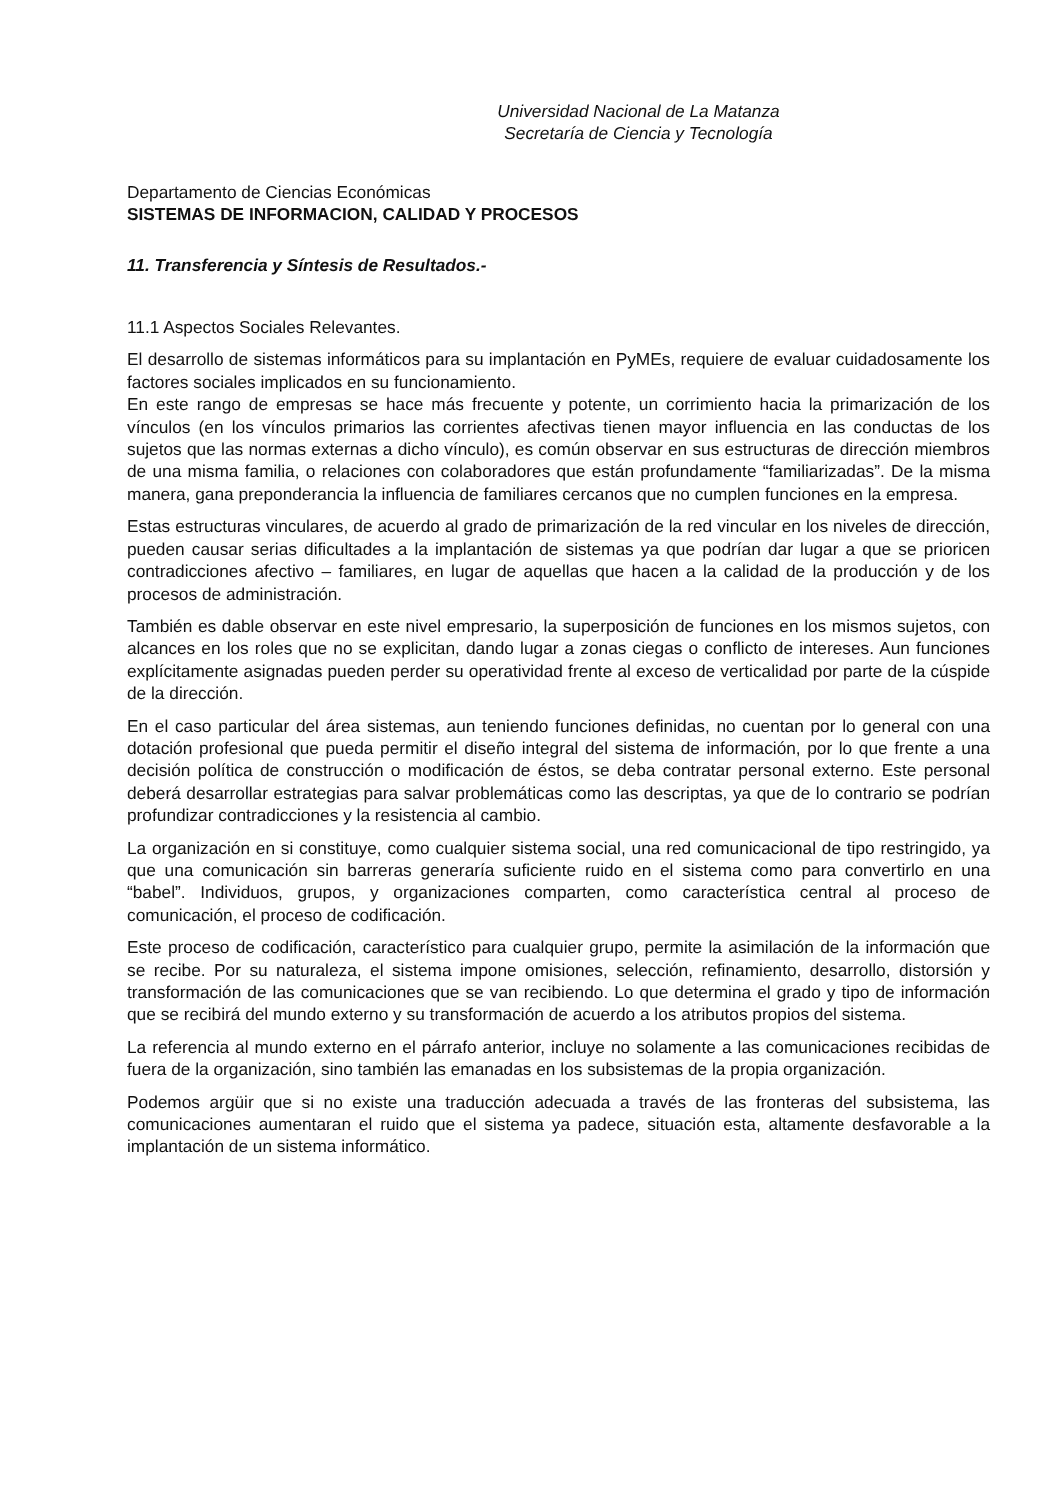Universidad Nacional de La Matanza
Secretaría de Ciencia y Tecnología
Departamento de Ciencias Económicas
SISTEMAS DE INFORMACION, CALIDAD Y PROCESOS
11. Transferencia y Síntesis de Resultados.-
11.1 Aspectos Sociales Relevantes.
El desarrollo de sistemas informáticos para su implantación en PyMEs, requiere de evaluar cuidadosamente los factores sociales implicados en su funcionamiento.
En este rango de empresas se hace más frecuente y potente, un corrimiento hacia la primarización de los vínculos (en los vínculos primarios las corrientes afectivas tienen mayor influencia en las conductas de los sujetos que las normas externas a dicho vínculo), es común observar en sus estructuras de dirección miembros de una misma familia, o relaciones con colaboradores que están profundamente “familiarizadas”. De la misma manera, gana preponderancia la influencia de familiares cercanos que no cumplen funciones en la empresa.
Estas estructuras vinculares, de acuerdo al grado de primarización de la red vincular en los niveles de dirección, pueden causar serias dificultades a la implantación de sistemas ya que podrían dar lugar a que se prioricen contradicciones afectivo – familiares, en lugar de aquellas que hacen a la calidad de la producción y de los procesos de administración.
También es dable observar en este nivel empresario, la superposición de funciones en los mismos sujetos, con alcances en los roles que no se explicitan, dando lugar a zonas ciegas o conflicto de intereses. Aun funciones explícitamente asignadas pueden perder su operatividad frente al exceso de verticalidad por parte de la cúspide de la dirección.
En el caso particular del área sistemas, aun teniendo funciones definidas, no cuentan por lo general con una dotación profesional que pueda permitir el diseño integral del sistema de información, por lo que frente a una decisión política de construcción o modificación de éstos, se deba contratar personal externo. Este personal deberá desarrollar estrategias para salvar problemáticas como las descriptas, ya que de lo contrario se podrían profundizar contradicciones y la resistencia al cambio.
La organización en si constituye, como cualquier sistema social, una red comunicacional de tipo restringido, ya que una comunicación sin barreras generaría suficiente ruido en el sistema como para convertirlo en una “babel”. Individuos, grupos, y organizaciones comparten, como característica central al proceso de comunicación, el proceso de codificación.
Este proceso de codificación, característico para cualquier grupo, permite la asimilación de la información que se recibe. Por su naturaleza, el sistema impone omisiones, selección, refinamiento, desarrollo, distorsión y transformación de las comunicaciones que se van recibiendo. Lo que determina el grado y tipo de información que se recibirá del mundo externo y su transformación de acuerdo a los atributos propios del sistema.
La referencia al mundo externo en el párrafo anterior, incluye no solamente a las comunicaciones recibidas de fuera de la organización, sino también las emanadas en los subsistemas de la propia organización.
Podemos argüir que si no existe una traducción adecuada a través de las fronteras del subsistema, las comunicaciones aumentaran el ruido que el sistema ya padece, situación esta, altamente desfavorable a la implantación de un sistema informático.